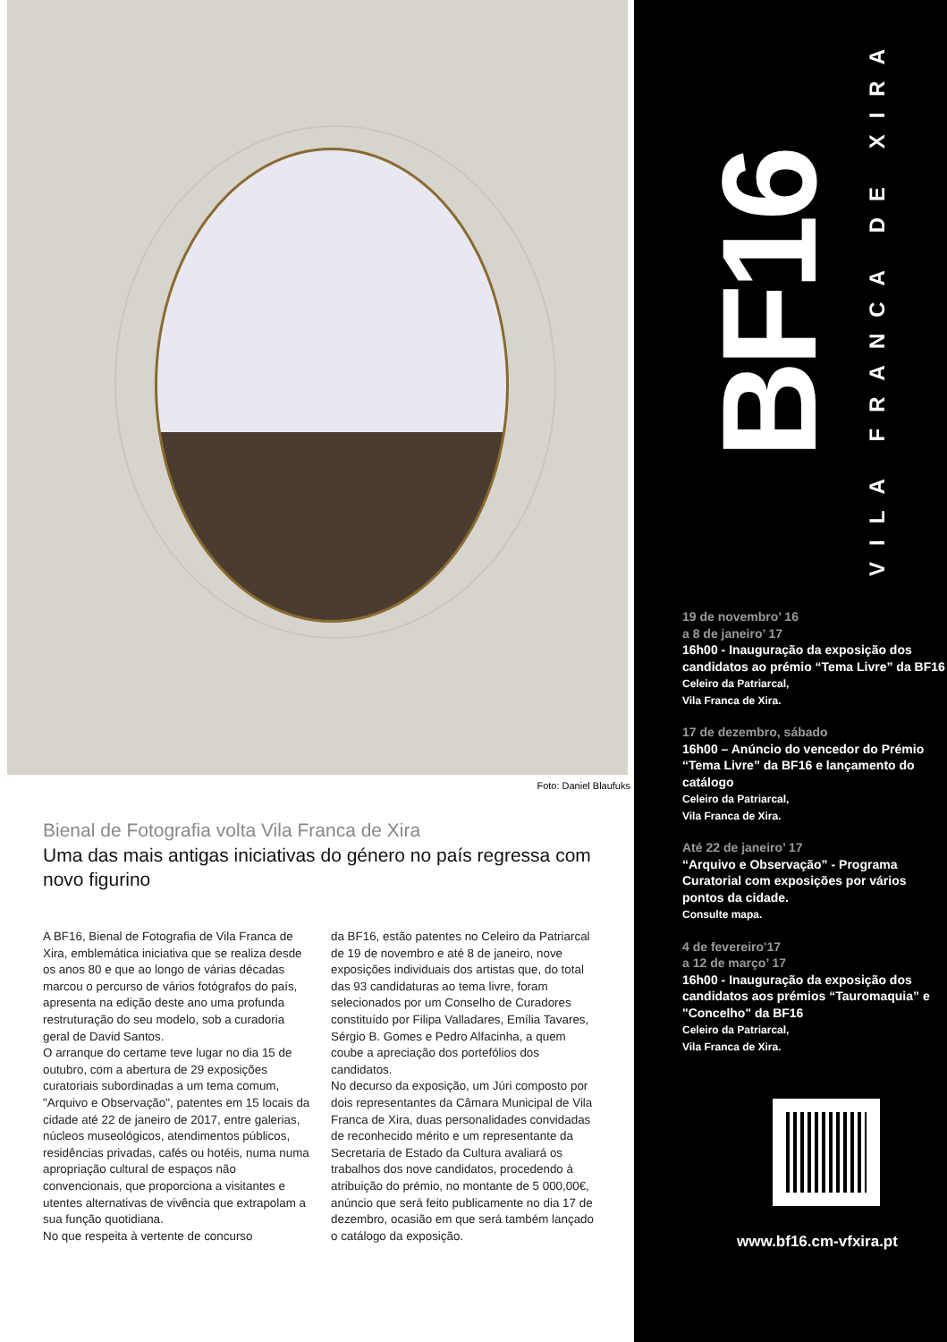Foto: Daniel Blaufuks
Bienal de Fotografia volta Vila Franca de Xira
Uma das mais antigas iniciativas do género no país regressa com novo figurino
A BF16, Bienal de Fotografia de Vila Franca de Xira, emblemática iniciativa que se realiza desde os anos 80 e que ao longo de várias décadas marcou o percurso de vários fotógrafos do país, apresenta na edição deste ano uma profunda restruturação do seu modelo, sob a curadoria geral de David Santos.
O arranque do certame teve lugar no dia 15 de outubro, com a abertura de 29 exposições curatoriais subordinadas a um tema comum, "Arquivo e Observação", patentes em 15 locais da cidade até 22 de janeiro de 2017, entre galerias, núcleos museológicos, atendimentos públicos, residências privadas, cafés ou hotéis, numa numa apropriação cultural de espaços não convencionais, que proporciona a visitantes e utentes alternativas de vivência que extrapolam a sua função quotidiana.
No que respeita à vertente de concurso
da BF16, estão patentes no Celeiro da Patriarcal de 19 de novembro e até 8 de janeiro, nove exposições individuais dos artistas que, do total das 93 candidaturas ao tema livre, foram selecionados por um Conselho de Curadores constituído por Filipa Valladares, Emília Tavares, Sérgio B. Gomes e Pedro Alfacinha, a quem coube a apreciação dos portefólios dos candidatos.
No decurso da exposição, um Júri composto por dois representantes da Câmara Municipal de Vila Franca de Xira, duas personalidades convidadas de reconhecido mérito e um representante da Secretaria de Estado da Cultura avaliará os trabalhos dos nove candidatos, procedendo à atribuição do prémio, no montante de 5 000,00€, anúncio que será feito publicamente no dia 17 de dezembro, ocasião em que será também lançado o catálogo da exposição.
BF16
VILA FRANCA DE XIRA
19 de novembro’ 16
a 8 de janeiro’ 17
16h00 - Inauguração da exposição dos candidatos ao prémio “Tema Livre” da BF16
Celeiro da Patriarcal,
Vila Franca de Xira.
17 de dezembro, sábado
16h00 – Anúncio do vencedor do Prémio “Tema Livre” da BF16 e lançamento do catálogo
Celeiro da Patriarcal,
Vila Franca de Xira.
Até 22 de janeiro’ 17
“Arquivo e Observação” - Programa Curatorial com exposições por vários pontos da cidade.
Consulte mapa.
4 de fevereiro'17
a 12 de março’ 17
16h00 - Inauguração da exposição dos candidatos aos prémios “Tauromaquia” e "Concelho" da BF16
Celeiro da Patriarcal,
Vila Franca de Xira.
www.bf16.cm-vfxira.pt